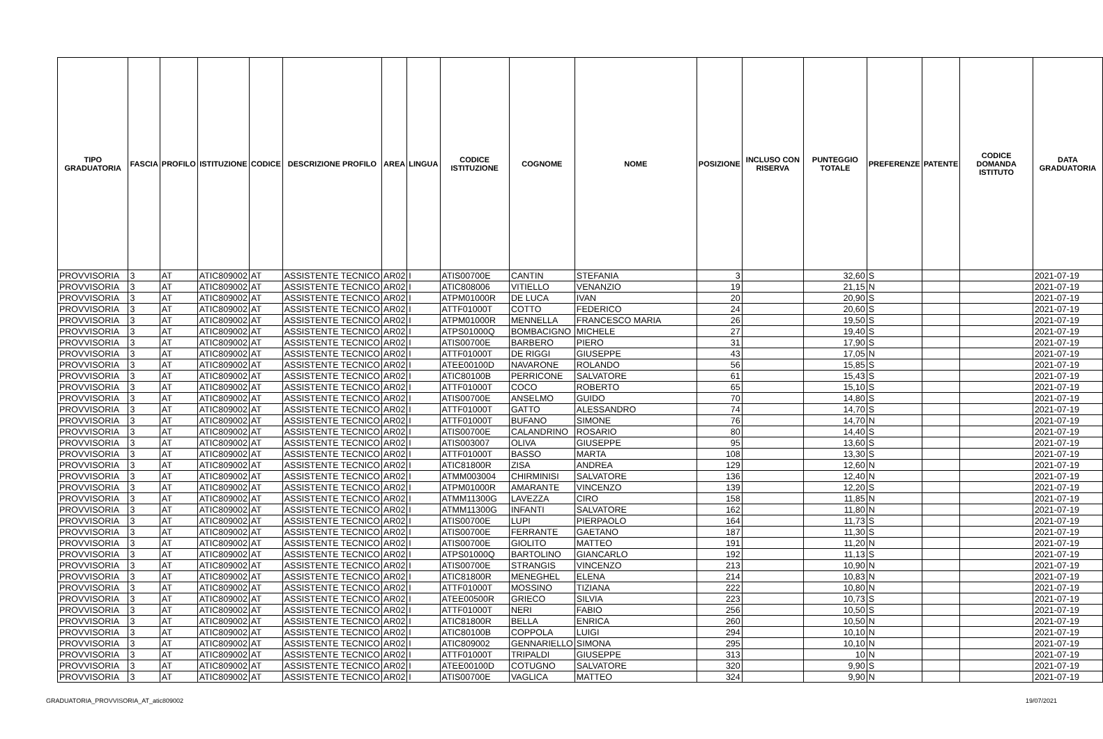| TIPO GRADUATORIA | FASCIA | PROFILO | ISTITUZIONE | CODICE | DESCRIZIONE PROFILO | AREA | LINGUA | CODICE ISTITUZIONE | COGNOME | NOME | POSIZIONE | INCLUSO CON RISERVA | PUNTEGGIO TOTALE | PREFERENZE | PATENTE | CODICE DOMANDA ISTITUTO | DATA GRADUATORIA |
| --- | --- | --- | --- | --- | --- | --- | --- | --- | --- | --- | --- | --- | --- | --- | --- | --- | --- |
| PROVVISORIA | 3 | AT | ATIC809002 | AT | ASSISTENTE TECNICO | AR02 | I | ATIS00700E | CANTIN | STEFANIA | 3 | | 32,60 | S | | | 2021-07-19 |
| PROVVISORIA | 3 | AT | ATIC809002 | AT | ASSISTENTE TECNICO | AR02 | I | ATIC808006 | VITIELLO | VENANZIO | 19 | | 21,15 | N | | | 2021-07-19 |
| PROVVISORIA | 3 | AT | ATIC809002 | AT | ASSISTENTE TECNICO | AR02 | I | ATPM01000R | DE LUCA | IVAN | 20 | | 20,90 | S | | | 2021-07-19 |
| PROVVISORIA | 3 | AT | ATIC809002 | AT | ASSISTENTE TECNICO | AR02 | I | ATTF01000T | COTTO | FEDERICO | 24 | | 20,60 | S | | | 2021-07-19 |
| PROVVISORIA | 3 | AT | ATIC809002 | AT | ASSISTENTE TECNICO | AR02 | I | ATPM01000R | MENNELLA | FRANCESCO MARIA | 26 | | 19,50 | S | | | 2021-07-19 |
| PROVVISORIA | 3 | AT | ATIC809002 | AT | ASSISTENTE TECNICO | AR02 | I | ATPS01000Q | BOMBACIGNO | MICHELE | 27 | | 19,40 | S | | | 2021-07-19 |
| PROVVISORIA | 3 | AT | ATIC809002 | AT | ASSISTENTE TECNICO | AR02 | I | ATIS00700E | BARBERO | PIERO | 31 | | 17,90 | S | | | 2021-07-19 |
| PROVVISORIA | 3 | AT | ATIC809002 | AT | ASSISTENTE TECNICO | AR02 | I | ATTF01000T | DE RIGGI | GIUSEPPE | 43 | | 17,05 | N | | | 2021-07-19 |
| PROVVISORIA | 3 | AT | ATIC809002 | AT | ASSISTENTE TECNICO | AR02 | I | ATEE00100D | NAVARONE | ROLANDO | 56 | | 15,85 | S | | | 2021-07-19 |
| PROVVISORIA | 3 | AT | ATIC809002 | AT | ASSISTENTE TECNICO | AR02 | I | ATIC80100B | PERRICONE | SALVATORE | 61 | | 15,43 | S | | | 2021-07-19 |
| PROVVISORIA | 3 | AT | ATIC809002 | AT | ASSISTENTE TECNICO | AR02 | I | ATTF01000T | COCO | ROBERTO | 65 | | 15,10 | S | | | 2021-07-19 |
| PROVVISORIA | 3 | AT | ATIC809002 | AT | ASSISTENTE TECNICO | AR02 | I | ATIS00700E | ANSELMO | GUIDO | 70 | | 14,80 | S | | | 2021-07-19 |
| PROVVISORIA | 3 | AT | ATIC809002 | AT | ASSISTENTE TECNICO | AR02 | I | ATTF01000T | GATTO | ALESSANDRO | 74 | | 14,70 | S | | | 2021-07-19 |
| PROVVISORIA | 3 | AT | ATIC809002 | AT | ASSISTENTE TECNICO | AR02 | I | ATTF01000T | BUFANO | SIMONE | 76 | | 14,70 | N | | | 2021-07-19 |
| PROVVISORIA | 3 | AT | ATIC809002 | AT | ASSISTENTE TECNICO | AR02 | I | ATIS00700E | CALANDRINO | ROSARIO | 80 | | 14,40 | S | | | 2021-07-19 |
| PROVVISORIA | 3 | AT | ATIC809002 | AT | ASSISTENTE TECNICO | AR02 | I | ATIS003007 | OLIVA | GIUSEPPE | 95 | | 13,60 | S | | | 2021-07-19 |
| PROVVISORIA | 3 | AT | ATIC809002 | AT | ASSISTENTE TECNICO | AR02 | I | ATTF01000T | BASSO | MARTA | 108 | | 13,30 | S | | | 2021-07-19 |
| PROVVISORIA | 3 | AT | ATIC809002 | AT | ASSISTENTE TECNICO | AR02 | I | ATIC81800R | ZISA | ANDREA | 129 | | 12,60 | N | | | 2021-07-19 |
| PROVVISORIA | 3 | AT | ATIC809002 | AT | ASSISTENTE TECNICO | AR02 | I | ATMM003004 | CHIRMINISI | SALVATORE | 136 | | 12,40 | N | | | 2021-07-19 |
| PROVVISORIA | 3 | AT | ATIC809002 | AT | ASSISTENTE TECNICO | AR02 | I | ATPM01000R | AMARANTE | VINCENZO | 139 | | 12,20 | S | | | 2021-07-19 |
| PROVVISORIA | 3 | AT | ATIC809002 | AT | ASSISTENTE TECNICO | AR02 | I | ATMM11300G | LAVEZZA | CIRO | 158 | | 11,85 | N | | | 2021-07-19 |
| PROVVISORIA | 3 | AT | ATIC809002 | AT | ASSISTENTE TECNICO | AR02 | I | ATMM11300G | INFANTI | SALVATORE | 162 | | 11,80 | N | | | 2021-07-19 |
| PROVVISORIA | 3 | AT | ATIC809002 | AT | ASSISTENTE TECNICO | AR02 | I | ATIS00700E | LUPI | PIERPAOLO | 164 | | 11,73 | S | | | 2021-07-19 |
| PROVVISORIA | 3 | AT | ATIC809002 | AT | ASSISTENTE TECNICO | AR02 | I | ATIS00700E | FERRANTE | GAETANO | 187 | | 11,30 | S | | | 2021-07-19 |
| PROVVISORIA | 3 | AT | ATIC809002 | AT | ASSISTENTE TECNICO | AR02 | I | ATIS00700E | GIOLITO | MATTEO | 191 | | 11,20 | N | | | 2021-07-19 |
| PROVVISORIA | 3 | AT | ATIC809002 | AT | ASSISTENTE TECNICO | AR02 | I | ATPS01000Q | BARTOLINO | GIANCARLO | 192 | | 11,13 | S | | | 2021-07-19 |
| PROVVISORIA | 3 | AT | ATIC809002 | AT | ASSISTENTE TECNICO | AR02 | I | ATIS00700E | STRANGIS | VINCENZO | 213 | | 10,90 | N | | | 2021-07-19 |
| PROVVISORIA | 3 | AT | ATIC809002 | AT | ASSISTENTE TECNICO | AR02 | I | ATIC81800R | MENEGHEL | ELENA | 214 | | 10,83 | N | | | 2021-07-19 |
| PROVVISORIA | 3 | AT | ATIC809002 | AT | ASSISTENTE TECNICO | AR02 | I | ATTF01000T | MOSSINO | TIZIANA | 222 | | 10,80 | N | | | 2021-07-19 |
| PROVVISORIA | 3 | AT | ATIC809002 | AT | ASSISTENTE TECNICO | AR02 | I | ATEE00500R | GRIECO | SILVIA | 223 | | 10,73 | S | | | 2021-07-19 |
| PROVVISORIA | 3 | AT | ATIC809002 | AT | ASSISTENTE TECNICO | AR02 | I | ATTF01000T | NERI | FABIO | 256 | | 10,50 | S | | | 2021-07-19 |
| PROVVISORIA | 3 | AT | ATIC809002 | AT | ASSISTENTE TECNICO | AR02 | I | ATIC81800R | BELLA | ENRICA | 260 | | 10,50 | N | | | 2021-07-19 |
| PROVVISORIA | 3 | AT | ATIC809002 | AT | ASSISTENTE TECNICO | AR02 | I | ATIC80100B | COPPOLA | LUIGI | 294 | | 10,10 | N | | | 2021-07-19 |
| PROVVISORIA | 3 | AT | ATIC809002 | AT | ASSISTENTE TECNICO | AR02 | I | ATIC809002 | GENNARIELLO | SIMONA | 295 | | 10,10 | N | | | 2021-07-19 |
| PROVVISORIA | 3 | AT | ATIC809002 | AT | ASSISTENTE TECNICO | AR02 | I | ATTF01000T | TRIPALDI | GIUSEPPE | 313 | | 10 | N | | | 2021-07-19 |
| PROVVISORIA | 3 | AT | ATIC809002 | AT | ASSISTENTE TECNICO | AR02 | I | ATEE00100D | COTUGNO | SALVATORE | 320 | | 9,90 | S | | | 2021-07-19 |
| PROVVISORIA | 3 | AT | ATIC809002 | AT | ASSISTENTE TECNICO | AR02 | I | ATIS00700E | VAGLICA | MATTEO | 324 | | 9,90 | N | | | 2021-07-19 |
GRADUATORIA_PROVVISORIA_AT_atic809002 19/07/2021